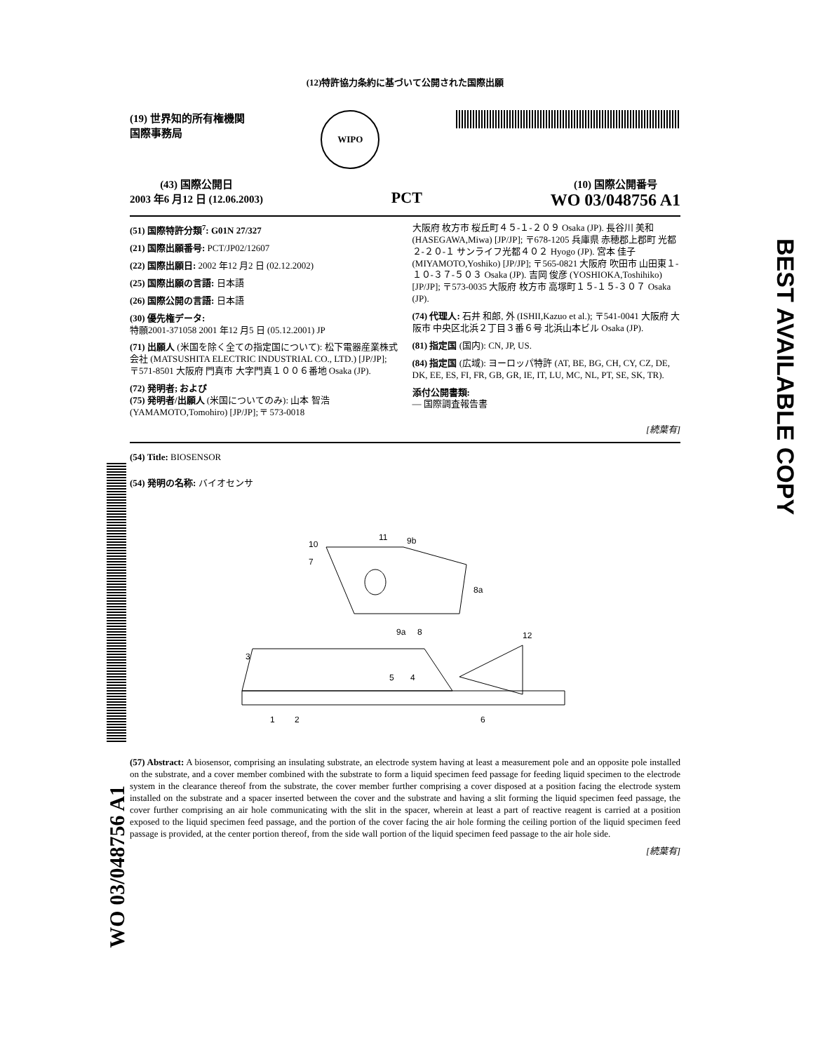WO 03/048756 A1
BEST AVAILABLE COPY
(12)特許協力条約に基づいて公開された国際出願
(19) 世界知的所有権機関
国際事務局
WIPO
(43) 国際公開日
2003 年6 月12 日 (12.06.2003)
PCT
(10) 国際公開番号
WO 03/048756 A1
(51) 国際特許分類<sup>7</sup>: G01N 27/327
(21) 国際出願番号: PCT/JP02/12607
(22) 国際出願日: 2002 年12 月2 日 (02.12.2002)
(25) 国際出願の言語: 日本語
(26) 国際公開の言語: 日本語
(30) 優先権データ:
特願2001-371058 2001 年12 月5 日 (05.12.2001) JP
(71) 出願人 (米国を除く全ての指定国について): 松下電器産業株式会社 (MATSUSHITA ELECTRIC INDUSTRIAL CO., LTD.) [JP/JP]; 〒571-8501 大阪府 門真市 大字門真１００６番地 Osaka (JP).
(72) 発明者; および
(75) 発明者/出願人 (米国についてのみ): 山本 智浩 (YAMAMOTO,Tomohiro) [JP/JP]; 〒 573-0018
大阪府 枚方市 桜丘町４５-１-２０９ Osaka (JP). 長谷川 美和 (HASEGAWA,Miwa) [JP/JP]; 〒678-1205 兵庫県 赤穂郡上郡町 光都２-２０-１ サンライフ光都４０２ Hyogo (JP). 宮本 佳子 (MIYAMOTO,Yoshiko) [JP/JP]; 〒565-0821 大阪府 吹田市 山田東１-１０-３７-５０３ Osaka (JP). 吉岡 俊彦 (YOSHIOKA,Toshihiko) [JP/JP]; 〒573-0035 大阪府 枚方市 高塚町１５-１５-３０７ Osaka (JP).
(74) 代理人: 石井 和郎, 外 (ISHII,Kazuo et al.); 〒541-0041 大阪府 大阪市 中央区北浜２丁目３番６号 北浜山本ビル Osaka (JP).
(81) 指定国 (国内): CN, JP, US.
(84) 指定国 (広域): ヨーロッパ特許 (AT, BE, BG, CH, CY, CZ, DE, DK, EE, ES, FI, FR, GB, GR, IE, IT, LU, MC, NL, PT, SE, SK, TR).
添付公開書類:
— 国際調査報告書
[続葉有]
(54) Title: BIOSENSOR
(54) 発明の名称: バイオセンサ
10
7
11
9b
8a
9a
8
12
3
5
4
1
2
6
(57) Abstract: A biosensor, comprising an insulating substrate, an electrode system having at least a measurement pole and an opposite pole installed on the substrate, and a cover member combined with the substrate to form a liquid specimen feed passage for feeding liquid specimen to the electrode system in the clearance thereof from the substrate, the cover member further comprising a cover disposed at a position facing the electrode system installed on the substrate and a spacer inserted between the cover and the substrate and having a slit forming the liquid specimen feed passage, the cover further comprising an air hole communicating with the slit in the spacer, wherein at least a part of reactive reagent is carried at a position exposed to the liquid specimen feed passage, and the portion of the cover facing the air hole forming the ceiling portion of the liquid specimen feed passage is provided, at the center portion thereof, from the side wall portion of the liquid specimen feed passage to the air hole side.
[続葉有]